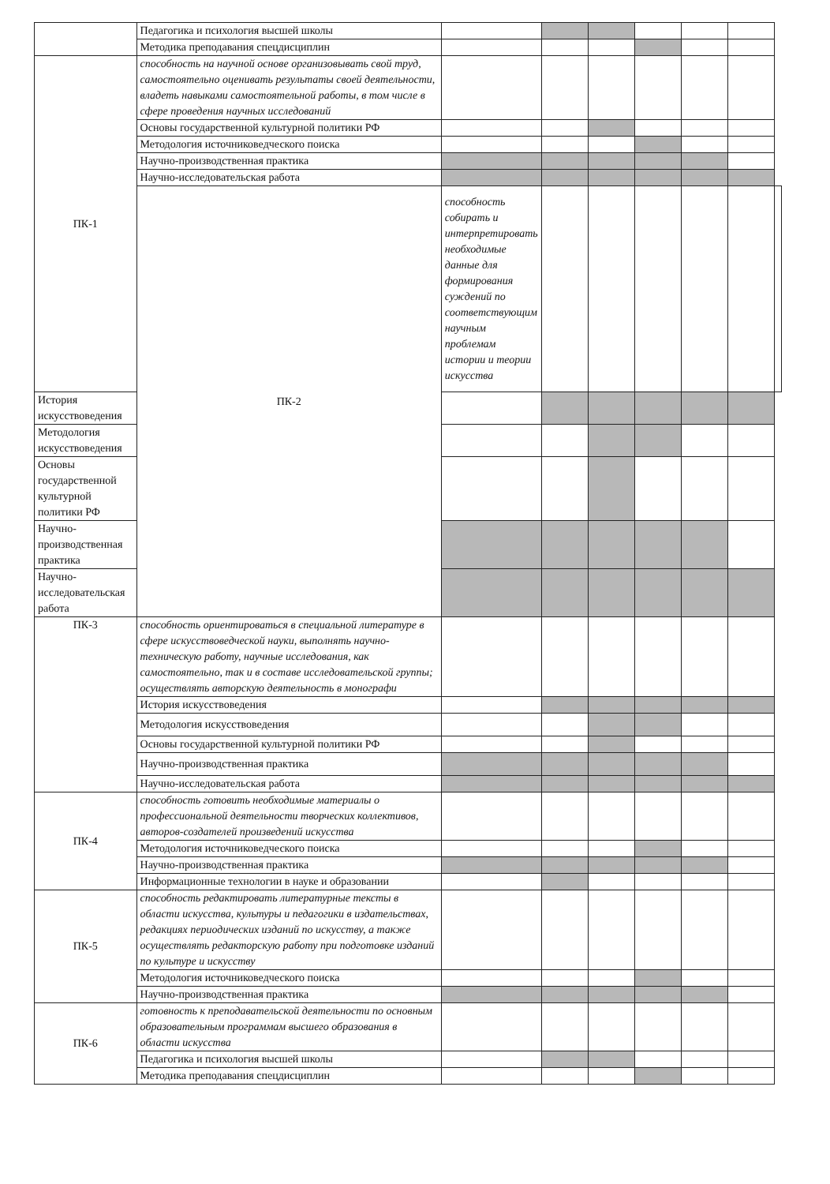| | Педагогика и психология высшей школы | | | | | | | |
| | Методика преподавания спецдисциплин | | | | | | | |
| ПК-1 | способность на научной основе организовывать свой труд, самостоятельно оценивать результаты своей деятельности, владеть навыками самостоятельной работы, в том числе в сфере проведения научных исследований | | | | | | | |
| | Основы государственной культурной политики РФ | | | | | | | |
| | Методология источниковедческого поиска | | | | | | | |
| | Научно-производственная практика | | | | | | | |
| | Научно-исследовательская работа | | | | | | | |
| | ПК-2 | способность собирать и интерпретировать необходимые данные для формирования суждений по соответствующим научным проблемам истории и теории искусства | | | | | | |
| История искусствоведения | | | | | | | | |
| Методология искусствоведения | | | | | | | | |
| Основы государственной культурной политики РФ | | | | | | | | |
| Научно-производственная практика | | | | | | | | |
| Научно-исследовательская работа | | | | | | | | |
| ПК-3 | способность ориентироваться в специальной литературе в сфере искусствоведческой науки, выполнять научно-техническую работу, научные исследования, как самостоятельно, так и в составе исследовательской группы; осуществлять авторскую деятельность в монографи | | | | | | | |
| | История искусствоведения | | | | | | | |
| | Методология искусствоведения | | | | | | | |
| | Основы государственной культурной политики РФ | | | | | | | |
| | Научно-производственная практика | | | | | | | |
| | Научно-исследовательская работа | | | | | | | |
| ПК-4 | способность готовить необходимые материалы о профессиональной деятельности творческих коллективов, авторов-создателей произведений искусства | | | | | | | |
| | Методология источниковедческого поиска | | | | | | | |
| | Научно-производственная практика | | | | | | | |
| | Информационные технологии в науке и образовании | | | | | | | |
| ПК-5 | способность редактировать литературные тексты в области искусства, культуры и педагогики в издательствах, редакциях периодических изданий по искусству, а также осуществлять редакторскую работу при подготовке изданий по культуре и искусству | | | | | | | |
| | Методология источниковедческого поиска | | | | | | | |
| | Научно-производственная практика | | | | | | | |
| ПК-6 | готовность к преподавательской деятельности по основным образовательным программам высшего образования в области искусства | | | | | | | |
| | Педагогика и психология высшей школы | | | | | | | |
| | Методика преподавания спецдисциплин | | | | | | | |